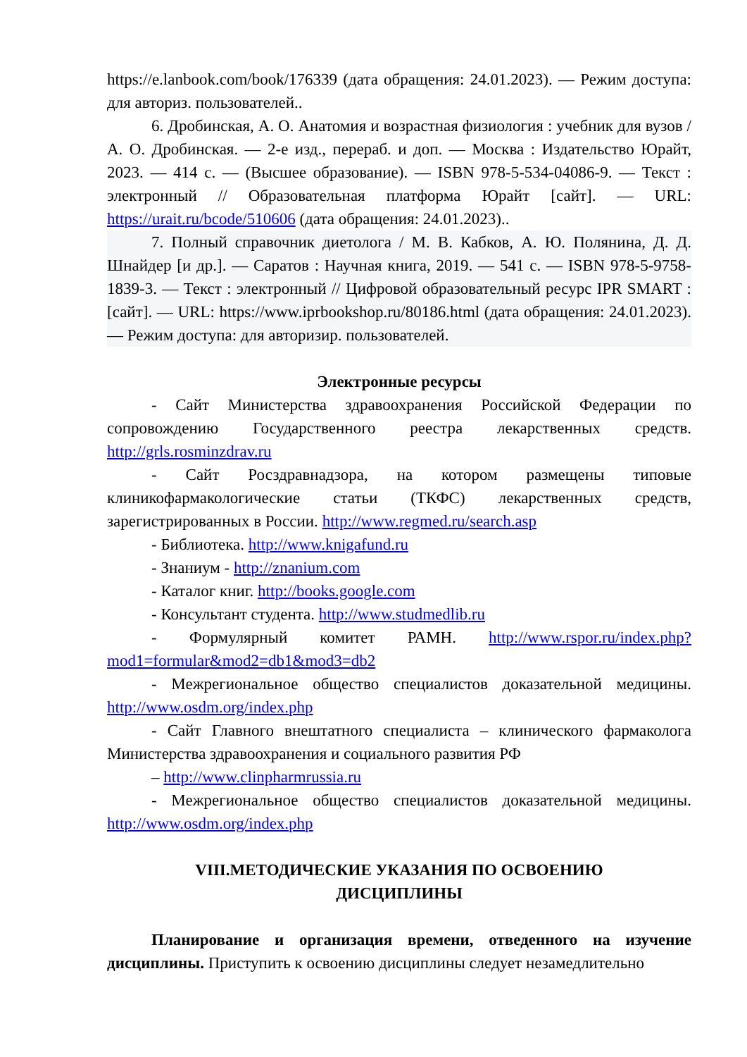https://e.lanbook.com/book/176339 (дата обращения: 24.01.2023). — Режим доступа: для авториз. пользователей..
6. Дробинская, А. О. Анатомия и возрастная физиология : учебник для вузов / А. О. Дробинская. — 2-е изд., перераб. и доп. — Москва : Издательство Юрайт, 2023. — 414 с. — (Высшее образование). — ISBN 978-5-534-04086-9. — Текст : электронный // Образовательная платформа Юрайт [сайт]. — URL: https://urait.ru/bcode/510606 (дата обращения: 24.01.2023)..
7. Полный справочник диетолога / М. В. Кабков, А. Ю. Полянина, Д. Д. Шнайдер [и др.]. — Саратов : Научная книга, 2019. — 541 c. — ISBN 978-5-9758-1839-3. — Текст : электронный // Цифровой образовательный ресурс IPR SMART : [сайт]. — URL: https://www.iprbookshop.ru/80186.html (дата обращения: 24.01.2023). — Режим доступа: для авторизир. пользователей.
Электронные ресурсы
- Сайт Министерства здравоохранения Российской Федерации по сопровождению Государственного реестра лекарственных средств. http://grls.rosminzdrav.ru
- Сайт Росздравнадзора, на котором размещены типовые клиникофармакологические статьи (ТКФС) лекарственных средств, зарегистрированных в России. http://www.regmed.ru/search.asp
- Библиотека. http://www.knigafund.ru
- Знаниум - http://znanium.com
- Каталог книг. http://books.google.com
- Консультант студента. http://www.studmedlib.ru
- Формулярный комитет РАМН. http://www.rspor.ru/index.php?mod1=formular&mod2=db1&mod3=db2
- Межрегиональное общество специалистов доказательной медицины. http://www.osdm.org/index.php
- Сайт Главного внештатного специалиста – клинического фармаколога Министерства здравоохранения и социального развития РФ
– http://www.clinpharmrussia.ru
- Межрегиональное общество специалистов доказательной медицины. http://www.osdm.org/index.php
VIII.МЕТОДИЧЕСКИЕ УКАЗАНИЯ ПО ОСВОЕНИЮ
ДИСЦИПЛИНЫ
Планирование и организация времени, отведенного на изучение дисциплины. Приступить к освоению дисциплины следует незамедлительно